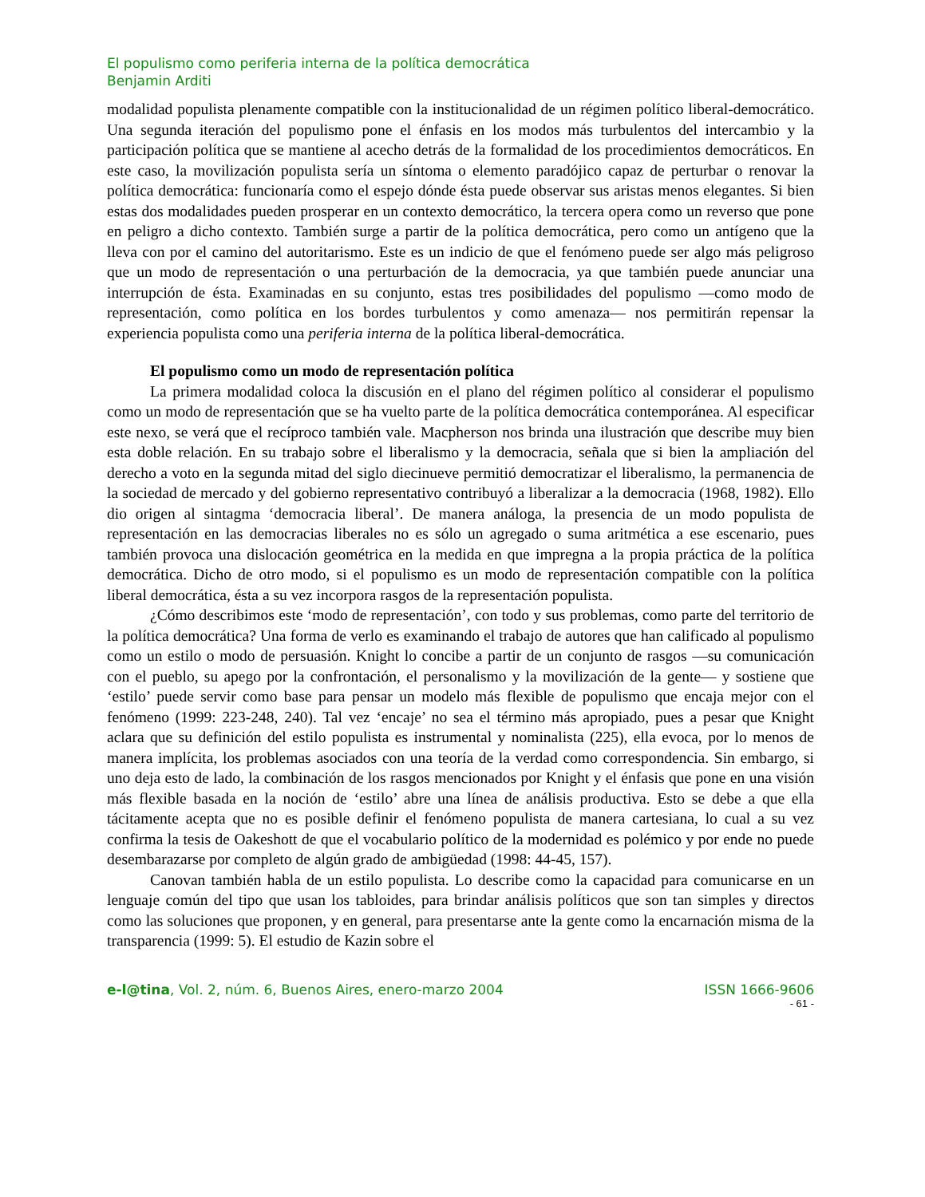El populismo como periferia interna de la política democrática
Benjamin Arditi
modalidad populista plenamente compatible con la institucionalidad de un régimen político liberal-democrático. Una segunda iteración del populismo pone el énfasis en los modos más turbulentos del intercambio y la participación política que se mantiene al acecho detrás de la formalidad de los procedimientos democráticos. En este caso, la movilización populista sería un síntoma o elemento paradójico capaz de perturbar o renovar la política democrática: funcionaría como el espejo dónde ésta puede observar sus aristas menos elegantes. Si bien estas dos modalidades pueden prosperar en un contexto democrático, la tercera opera como un reverso que pone en peligro a dicho contexto. También surge a partir de la política democrática, pero como un antígeno que la lleva con por el camino del autoritarismo. Este es un indicio de que el fenómeno puede ser algo más peligroso que un modo de representación o una perturbación de la democracia, ya que también puede anunciar una interrupción de ésta. Examinadas en su conjunto, estas tres posibilidades del populismo —como modo de representación, como política en los bordes turbulentos y como amenaza— nos permitirán repensar la experiencia populista como una periferia interna de la política liberal-democrática.
El populismo como un modo de representación política
La primera modalidad coloca la discusión en el plano del régimen político al considerar el populismo como un modo de representación que se ha vuelto parte de la política democrática contemporánea. Al especificar este nexo, se verá que el recíproco también vale. Macpherson nos brinda una ilustración que describe muy bien esta doble relación. En su trabajo sobre el liberalismo y la democracia, señala que si bien la ampliación del derecho a voto en la segunda mitad del siglo diecinueve permitió democratizar el liberalismo, la permanencia de la sociedad de mercado y del gobierno representativo contribuyó a liberalizar a la democracia (1968, 1982). Ello dio origen al sintagma ‘democracia liberal’. De manera análoga, la presencia de un modo populista de representación en las democracias liberales no es sólo un agregado o suma aritmética a ese escenario, pues también provoca una dislocación geométrica en la medida en que impregna a la propia práctica de la política democrática. Dicho de otro modo, si el populismo es un modo de representación compatible con la política liberal democrática, ésta a su vez incorpora rasgos de la representación populista.
¿Cómo describimos este ‘modo de representación’, con todo y sus problemas, como parte del territorio de la política democrática? Una forma de verlo es examinando el trabajo de autores que han calificado al populismo como un estilo o modo de persuasión. Knight lo concibe a partir de un conjunto de rasgos —su comunicación con el pueblo, su apego por la confrontación, el personalismo y la movilización de la gente— y sostiene que ‘estilo’ puede servir como base para pensar un modelo más flexible de populismo que encaja mejor con el fenómeno (1999: 223-248, 240). Tal vez ‘encaje’ no sea el término más apropiado, pues a pesar que Knight aclara que su definición del estilo populista es instrumental y nominalista (225), ella evoca, por lo menos de manera implícita, los problemas asociados con una teoría de la verdad como correspondencia. Sin embargo, si uno deja esto de lado, la combinación de los rasgos mencionados por Knight y el énfasis que pone en una visión más flexible basada en la noción de ‘estilo’ abre una línea de análisis productiva. Esto se debe a que ella tácitamente acepta que no es posible definir el fenómeno populista de manera cartesiana, lo cual a su vez confirma la tesis de Oakeshott de que el vocabulario político de la modernidad es polémico y por ende no puede desembarazarse por completo de algún grado de ambigüedad (1998: 44-45, 157).
Canovan también habla de un estilo populista. Lo describe como la capacidad para comunicarse en un lenguaje común del tipo que usan los tabloides, para brindar análisis políticos que son tan simples y directos como las soluciones que proponen, y en general, para presentarse ante la gente como la encarnación misma de la transparencia (1999: 5). El estudio de Kazin sobre el
e-l@tina, Vol. 2, núm. 6, Buenos Aires, enero-marzo 2004 ISSN 1666-9606
- 61 -